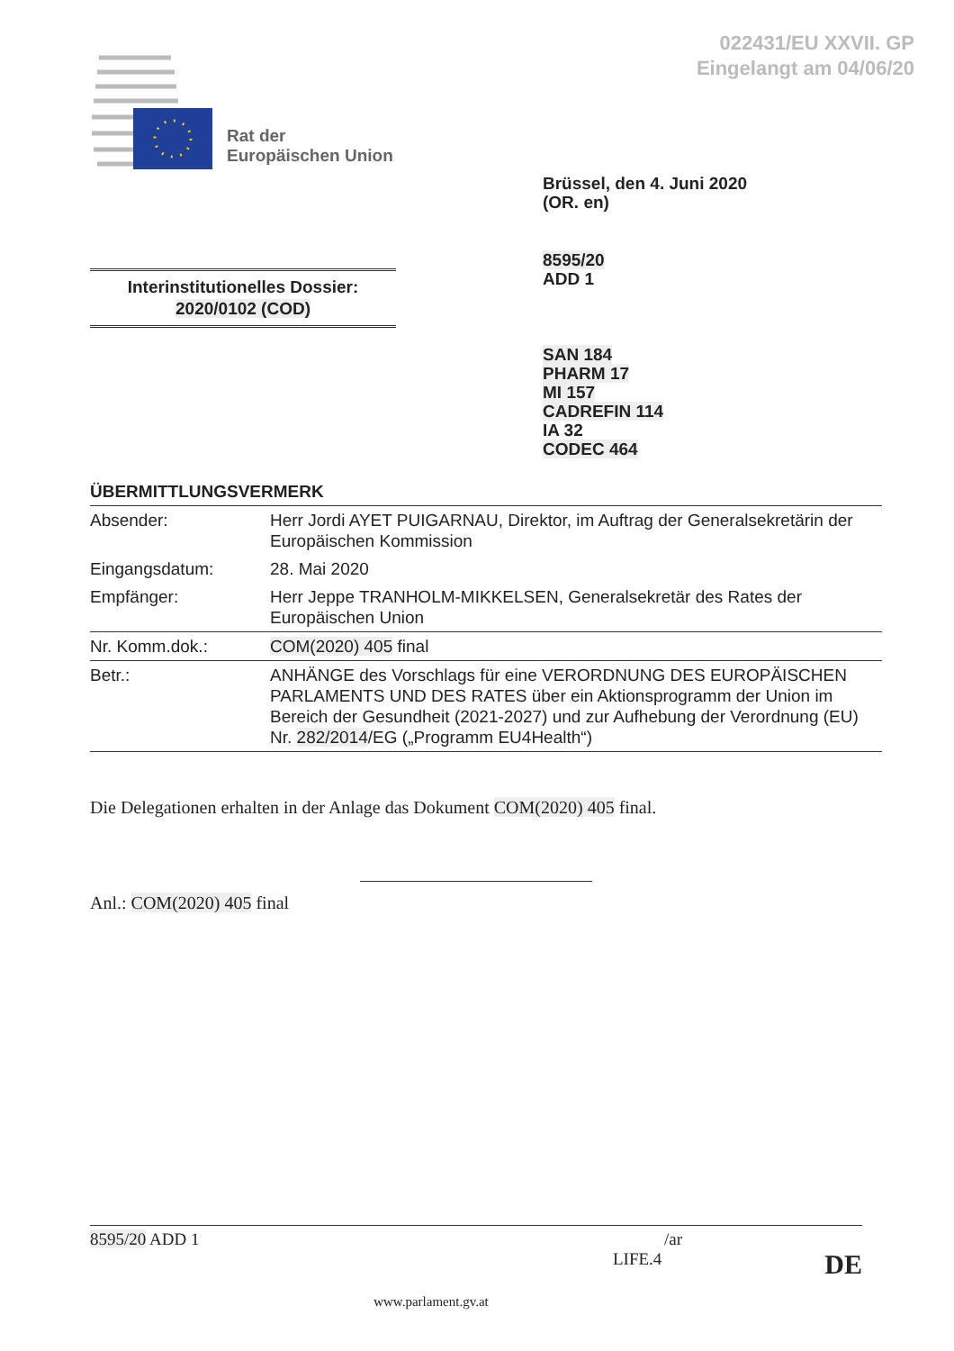022431/EU XXVII. GP
Eingelangt am 04/06/20
Rat der
Europäischen Union
Brüssel, den 4. Juni 2020
(OR. en)
8595/20
ADD 1
Interinstitutionelles Dossier:
2020/0102 (COD)
SAN 184
PHARM 17
MI 157
CADREFIN 114
IA 32
CODEC 464
ÜBERMITTLUNGSVERMERK
| Absender: | Herr Jordi AYET PUIGARNAU, Direktor, im Auftrag der Generalsekretärin der Europäischen Kommission |
| Eingangsdatum: | 28. Mai 2020 |
| Empfänger: | Herr Jeppe TRANHOLM-MIKKELSEN, Generalsekretär des Rates der Europäischen Union |
| Nr. Komm.dok.: | COM(2020) 405 final |
| Betr.: | ANHÄNGE des Vorschlags für eine VERORDNUNG DES EUROPÄISCHEN PARLAMENTS UND DES RATES über ein Aktionsprogramm der Union im Bereich der Gesundheit (2021-2027) und zur Aufhebung der Verordnung (EU) Nr. 282/2014 /EG („Programm EU4Health“) |
Die Delegationen erhalten in der Anlage das Dokument COM(2020) 405 final.
Anl.: COM(2020) 405 final
8595/20 ADD 1 /ar
LIFE.4 DE
www.parlament.gv.at